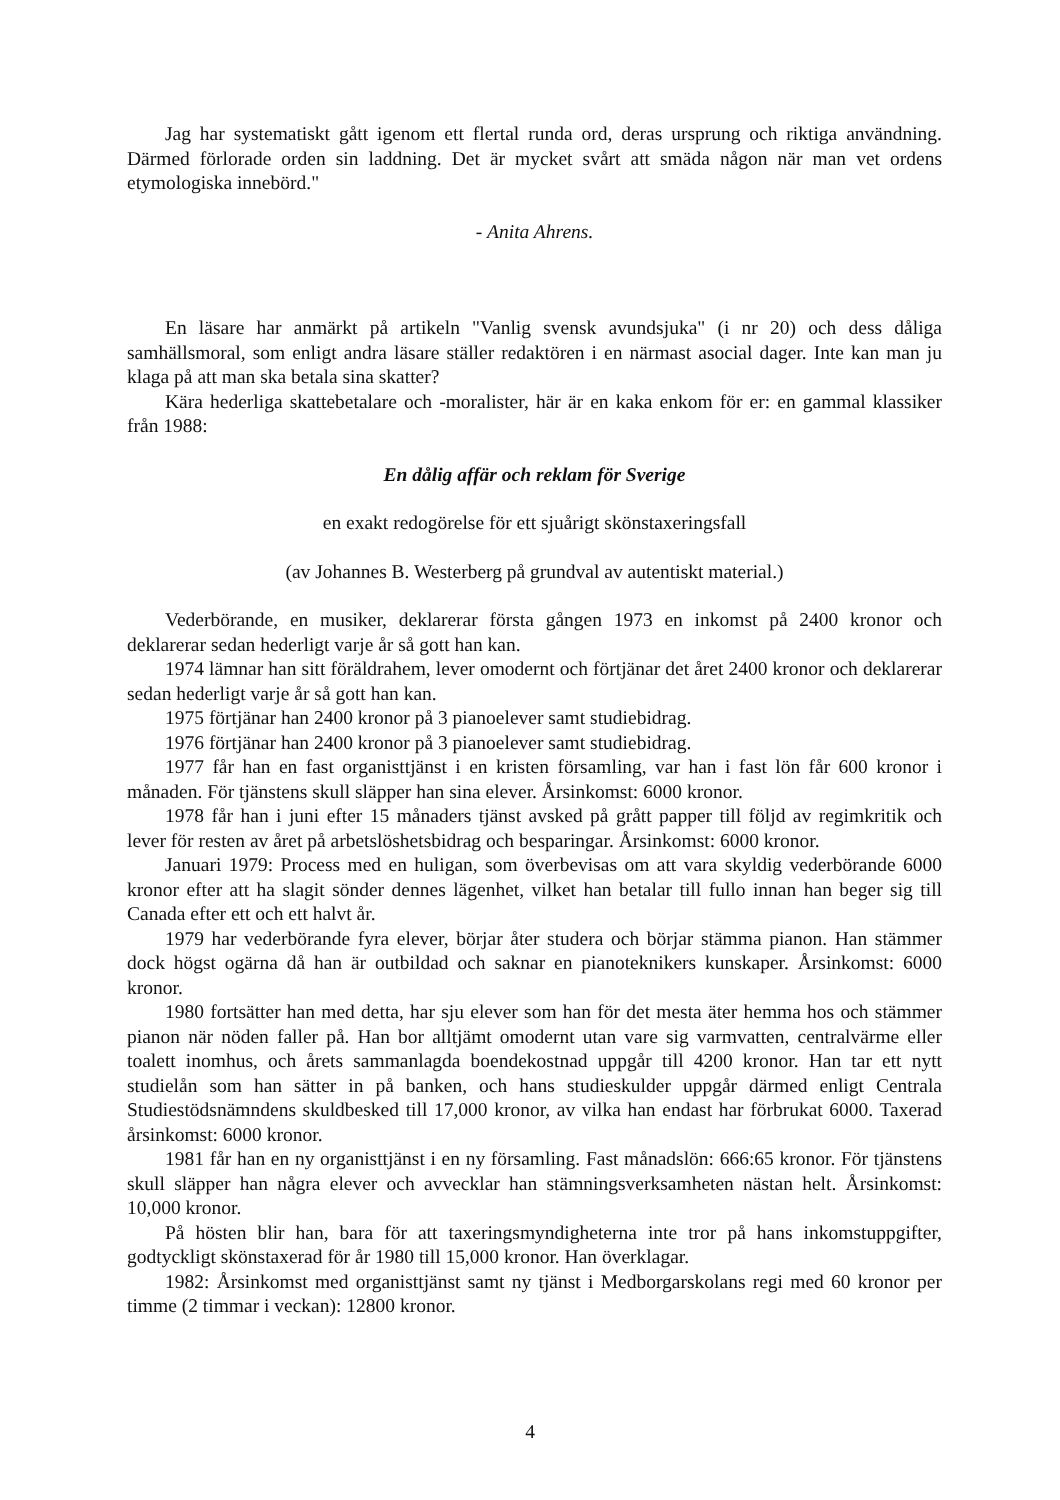Jag har systematiskt gått igenom ett flertal runda ord, deras ursprung och riktiga användning. Därmed förlorade orden sin laddning. Det är mycket svårt att smäda någon när man vet ordens etymologiska innebörd."
- Anita Ahrens.
En läsare har anmärkt på artikeln "Vanlig svensk avundsjuka" (i nr 20) och dess dåliga samhällsmoral, som enligt andra läsare ställer redaktören i en närmast asocial dager. Inte kan man ju klaga på att man ska betala sina skatter?
Kära hederliga skattebetalare och -moralister, här är en kaka enkom för er: en gammal klassiker från 1988:
En dålig affär och reklam för Sverige
en exakt redogörelse för ett sjuårigt skönstaxeringsfall
(av Johannes B. Westerberg på grundval av autentiskt material.)
Vederbörande, en musiker, deklarerar första gången 1973 en inkomst på 2400 kronor och deklarerar sedan hederligt varje år så gott han kan.
1974 lämnar han sitt föräldrahem, lever omodernt och förtjänar det året 2400 kronor och deklarerar sedan hederligt varje år så gott han kan.
1975 förtjänar han 2400 kronor på 3 pianoelever samt studiebidrag.
1976 förtjänar han 2400 kronor på 3 pianoelever samt studiebidrag.
1977 får han en fast organisttjänst i en kristen församling, var han i fast lön får 600 kronor i månaden. För tjänstens skull släpper han sina elever. Årsinkomst: 6000 kronor.
1978 får han i juni efter 15 månaders tjänst avsked på grått papper till följd av regimkritik och lever för resten av året på arbetslöshetsbidrag och besparingar. Årsinkomst: 6000 kronor.
Januari 1979: Process med en huligan, som överbevisas om att vara skyldig vederbörande 6000 kronor efter att ha slagit sönder dennes lägenhet, vilket han betalar till fullo innan han beger sig till Canada efter ett och ett halvt år.
1979 har vederbörande fyra elever, börjar åter studera och börjar stämma pianon. Han stämmer dock högst ogärna då han är outbildad och saknar en pianoteknikers kunskaper. Årsinkomst: 6000 kronor.
1980 fortsätter han med detta, har sju elever som han för det mesta äter hemma hos och stämmer pianon när nöden faller på. Han bor alltjämt omodernt utan vare sig varmvatten, centralvärme eller toalett inomhus, och årets sammanlagda boendekostnad uppgår till 4200 kronor. Han tar ett nytt studielån som han sätter in på banken, och hans studieskulder uppgår därmed enligt Centrala Studiestödsnämndens skuldbesked till 17,000 kronor, av vilka han endast har förbrukat 6000. Taxerad årsinkomst: 6000 kronor.
1981 får han en ny organisttjänst i en ny församling. Fast månadslön: 666:65 kronor. För tjänstens skull släpper han några elever och avvecklar han stämningsverksamheten nästan helt. Årsinkomst: 10,000 kronor.
På hösten blir han, bara för att taxeringsmyndigheterna inte tror på hans inkomstuppgifter, godtyckligt skönstaxerad för år 1980 till 15,000 kronor. Han överklagar.
1982: Årsinkomst med organisttjänst samt ny tjänst i Medborgarskolans regi med 60 kronor per timme (2 timmar i veckan): 12800 kronor.
4